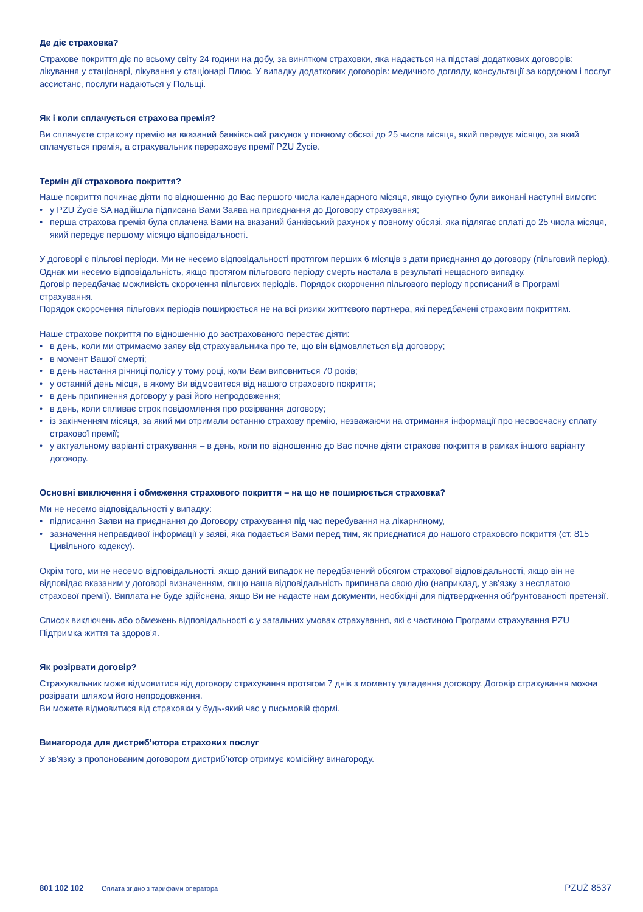Де діє страховка?
Страхове покриття діє по всьому світу 24 години на добу, за винятком страховки, яка надається на підставі додаткових договорів: лікування у стаціонарі, лікування у стаціонарі Плюс. У випадку додаткових договорів: медичного догляду, консультації за кордоном і послуг ассистанс, послуги надаються у Польщі.
Як і коли сплачується страхова премія?
Ви сплачуєте страхову премію на вказаний банківський рахунок у повному обсязі до 25 числа місяця, який передує місяцю, за який сплачується премія, а страхувальник перераховує премії PZU Życie.
Термін дії страхового покриття?
Наше покриття починає діяти по відношенню до Вас першого числа календарного місяця, якщо сукупно були виконані наступні вимоги:
• у PZU Życie SA надійшла підписана Вами Заява на приєднання до Договору страхування;
• перша страхова премія була сплачена Вами на вказаний банківський рахунок у повному обсязі, яка підлягає сплаті до 25 числа місяця, який передує першому місяцю відповідальності.
У договорі є пільгові періоди. Ми не несемо відповідальності протягом перших 6 місяців з дати приєднання до договору (пільговий період). Однак ми несемо відповідальність, якщо протягом пільгового періоду смерть настала в результаті нещасного випадку.
Договір передбачає можливість скорочення пільгових періодів. Порядок скорочення пільгового періоду прописаний в Програмі страхування.
Порядок скорочення пільгових періодів поширюється не на всі ризики життєвого партнера, які передбачені страховим покриттям.
Наше страхове покриття по відношенню до застрахованого перестає діяти:
• в день, коли ми отримаємо заяву від страхувальника про те, що він відмовляється від договору;
• в момент Вашої смерті;
• в день настання річниці полісу у тому році, коли Вам виповниться 70 років;
• у останній день місця, в якому Ви відмовитеся від нашого страхового покриття;
• в день припинення договору у разі його непродовження;
• в день, коли спливає строк повідомлення про розірвання договору;
• із закінченням місяця, за який ми отримали останню страхову премію, незважаючи на отримання інформації про несвоєчасну сплату страхової премії;
• у актуальному варіанті страхування – в день, коли по відношенню до Вас почне діяти страхове покриття в рамках іншого варіанту договору.
Основні виключення і обмеження страхового покриття – на що не поширюється страховка?
Ми не несемо відповідальності у випадку:
• підписання Заяви на приєднання до Договору страхування під час перебування на лікарняному,
• зазначення неправдивої інформації у заяві, яка подається Вами перед тим, як приєднатися до нашого страхового покриття (ст. 815 Цивільного кодексу).
Окрім того, ми не несемо відповідальності, якщо даний випадок не передбачений обсягом страхової відповідальності, якщо він не відповідає вказаним у договорі визначенням, якщо наша відповідальність припинала свою дію (наприклад, у зв’язку з несплатою страхової премії). Виплата не буде здійснена, якщо Ви не надасте нам документи, необхідні для підтвердження обґрунтованості претензії.
Список виключень або обмежень відповідальності є у загальних умовах страхування, які є частиною Програми страхування PZU Підтримка життя та здоров’я.
Як розірвати договір?
Страхувальник може відмовитися від договору страхування протягом 7 днів з моменту укладення договору. Договір страхування можна розірвати шляхом його непродовження.
Ви можете відмовитися від страховки у будь-який час у письмовій формі.
Винагорода для дистриб’ютора страхових послуг
У зв’язку з пропонованим договором дистриб’ютор отримує комісійну винагороду.
801 102 102 Оплата згідно з тарифами оператора PZUŻ 8537